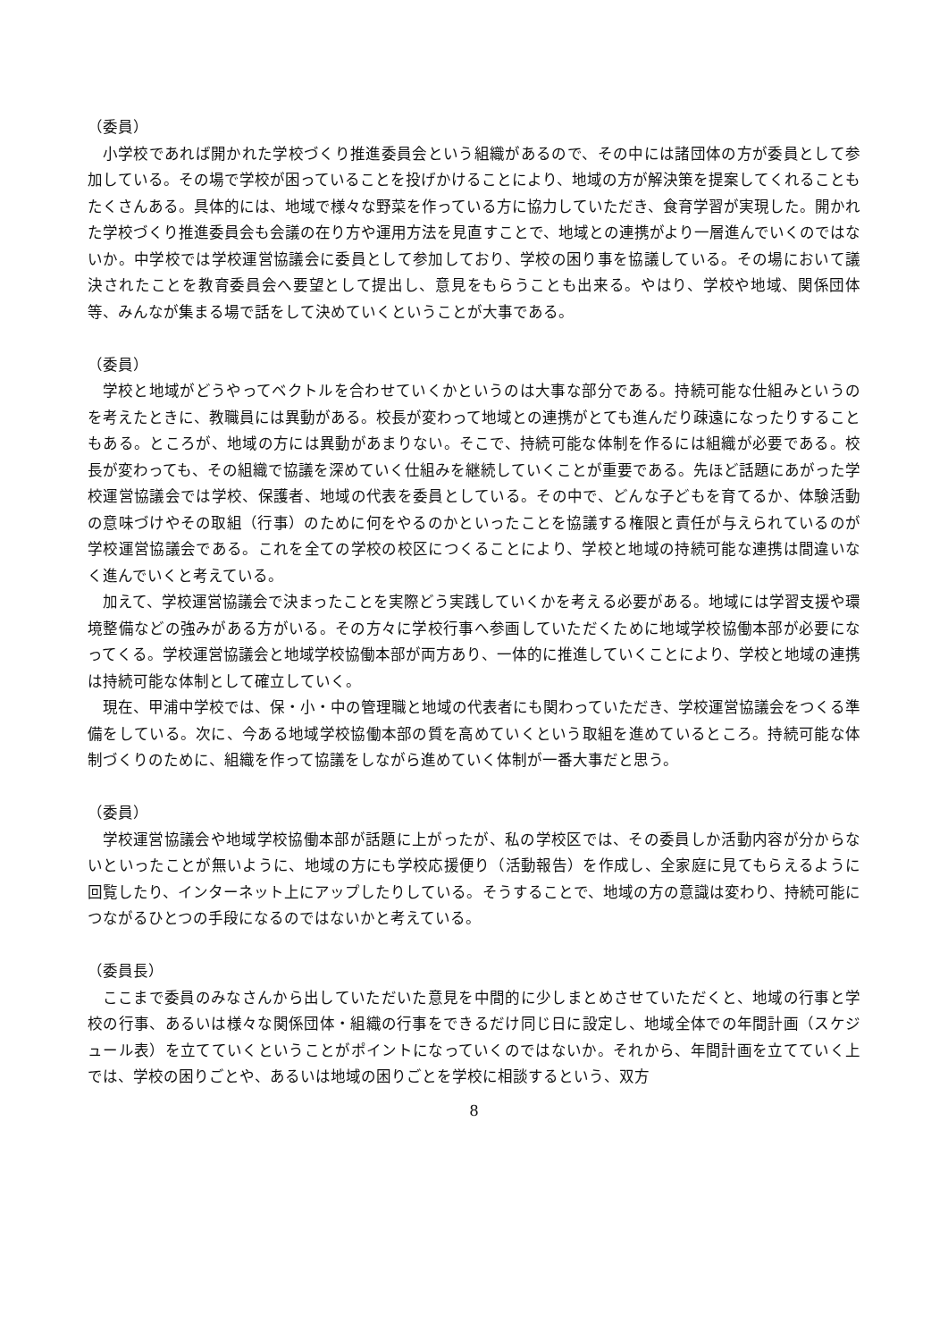（委員）
小学校であれば開かれた学校づくり推進委員会という組織があるので、その中には諸団体の方が委員として参加している。その場で学校が困っていることを投げかけることにより、地域の方が解決策を提案してくれることもたくさんある。具体的には、地域で様々な野菜を作っている方に協力していただき、食育学習が実現した。開かれた学校づくり推進委員会も会議の在り方や運用方法を見直すことで、地域との連携がより一層進んでいくのではないか。中学校では学校運営協議会に委員として参加しており、学校の困り事を協議している。その場において議決されたことを教育委員会へ要望として提出し、意見をもらうことも出来る。やはり、学校や地域、関係団体等、みんなが集まる場で話をして決めていくということが大事である。
（委員）
学校と地域がどうやってベクトルを合わせていくかというのは大事な部分である。持続可能な仕組みというのを考えたときに、教職員には異動がある。校長が変わって地域との連携がとても進んだり疎遠になったりすることもある。ところが、地域の方には異動があまりない。そこで、持続可能な体制を作るには組織が必要である。校長が変わっても、その組織で協議を深めていく仕組みを継続していくことが重要である。先ほど話題にあがった学校運営協議会では学校、保護者、地域の代表を委員としている。その中で、どんな子どもを育てるか、体験活動の意味づけやその取組（行事）のために何をやるのかといったことを協議する権限と責任が与えられているのが学校運営協議会である。これを全ての学校の校区につくることにより、学校と地域の持続可能な連携は間違いなく進んでいくと考えている。
加えて、学校運営協議会で決まったことを実際どう実践していくかを考える必要がある。地域には学習支援や環境整備などの強みがある方がいる。その方々に学校行事へ参画していただくために地域学校協働本部が必要になってくる。学校運営協議会と地域学校協働本部が両方あり、一体的に推進していくことにより、学校と地域の連携は持続可能な体制として確立していく。
現在、甲浦中学校では、保・小・中の管理職と地域の代表者にも関わっていただき、学校運営協議会をつくる準備をしている。次に、今ある地域学校協働本部の質を高めていくという取組を進めているところ。持続可能な体制づくりのために、組織を作って協議をしながら進めていく体制が一番大事だと思う。
（委員）
学校運営協議会や地域学校協働本部が話題に上がったが、私の学校区では、その委員しか活動内容が分からないといったことが無いように、地域の方にも学校応援便り（活動報告）を作成し、全家庭に見てもらえるように回覧したり、インターネット上にアップしたりしている。そうすることで、地域の方の意識は変わり、持続可能につながるひとつの手段になるのではないかと考えている。
（委員長）
ここまで委員のみなさんから出していただいた意見を中間的に少しまとめさせていただくと、地域の行事と学校の行事、あるいは様々な関係団体・組織の行事をできるだけ同じ日に設定し、地域全体での年間計画（スケジュール表）を立てていくということがポイントになっていくのではないか。それから、年間計画を立てていく上では、学校の困りごとや、あるいは地域の困りごとを学校に相談するという、双方
8